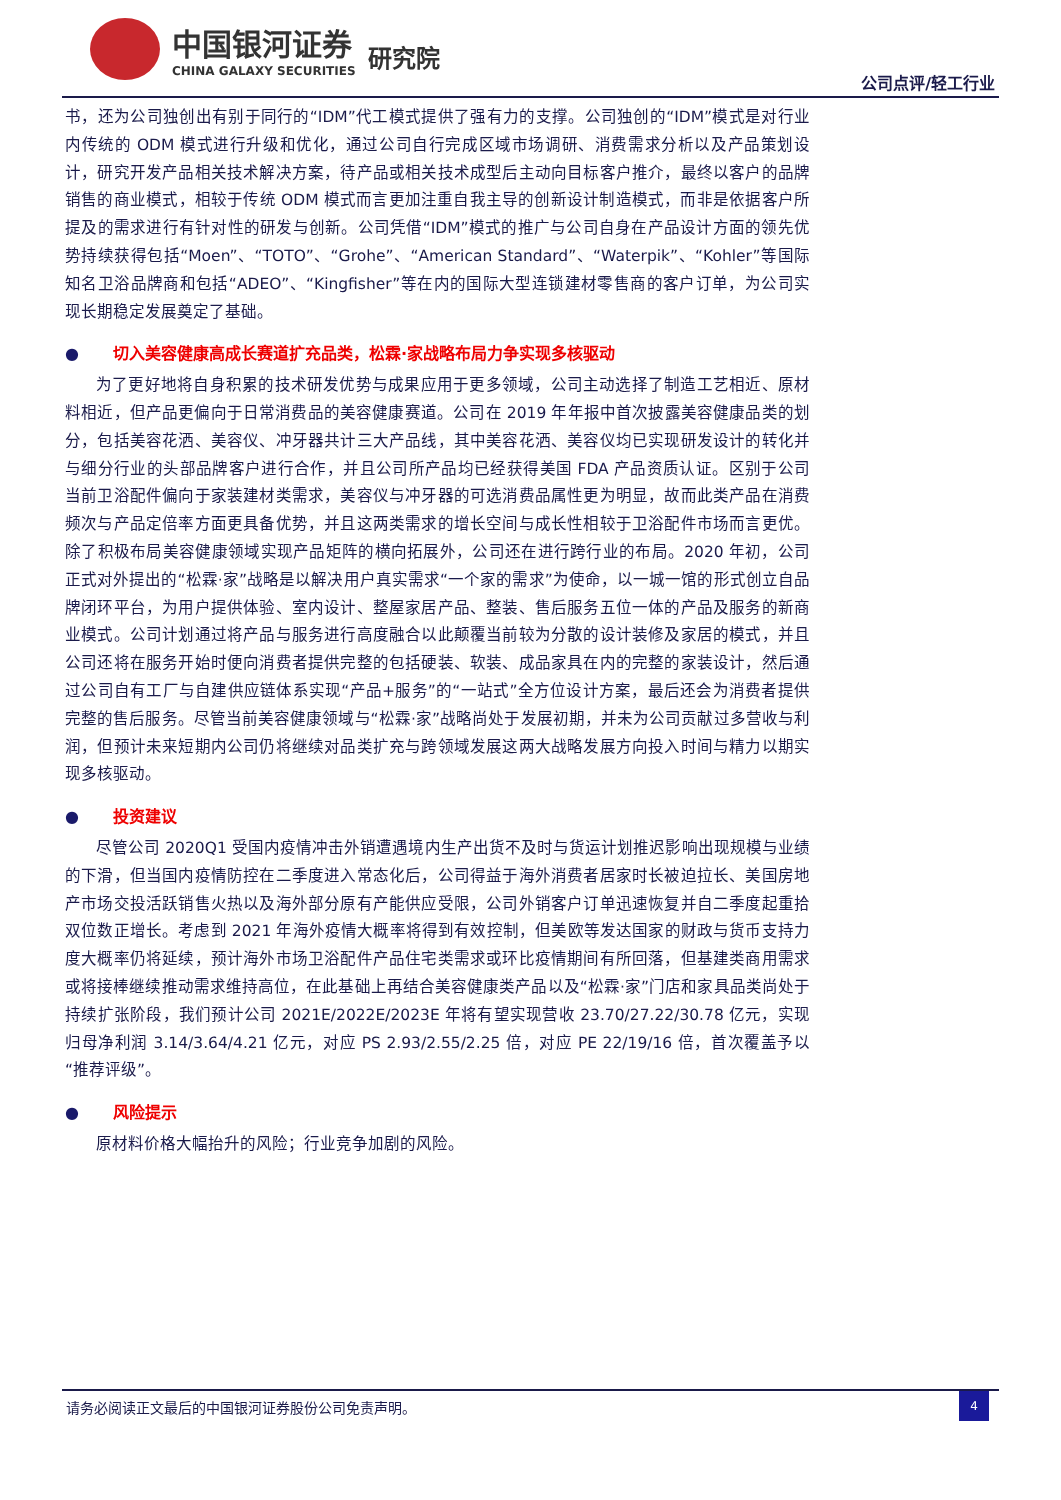中国银河证券
CHINA GALAXY SECURITIES
研究院
公司点评/轻工行业
书，还为公司独创出有别于同行的“IDM”代工模式提供了强有力的支撑。公司独创的“IDM”模式是对行业内传统的 ODM 模式进行升级和优化，通过公司自行完成区域市场调研、消费需求分析以及产品策划设计，研究开发产品相关技术解决方案，待产品或相关技术成型后主动向目标客户推介，最终以客户的品牌销售的商业模式，相较于传统 ODM 模式而言更加注重自我主导的创新设计制造模式，而非是依据客户所提及的需求进行有针对性的研发与创新。公司凭借“IDM”模式的推广与公司自身在产品设计方面的领先优势持续获得包括“Moen”、“TOTO”、“Grohe”、“American Standard”、“Waterpik”、“Kohler”等国际知名卫浴品牌商和包括“ADEO”、“Kingfisher”等在内的国际大型连锁建材零售商的客户订单，为公司实现长期稳定发展奠定了基础。
● 切入美容健康高成长赛道扩充品类，松霖·家战略布局力争实现多核驱动
为了更好地将自身积累的技术研发优势与成果应用于更多领域，公司主动选择了制造工艺相近、原材料相近，但产品更偏向于日常消费品的美容健康赛道。公司在 2019 年年报中首次披露美容健康品类的划分，包括美容花洒、美容仪、冲牙器共计三大产品线，其中美容花洒、美容仪均已实现研发设计的转化并与细分行业的头部品牌客户进行合作，并且公司所产品均已经获得美国 FDA 产品资质认证。区别于公司当前卫浴配件偏向于家装建材类需求，美容仪与冲牙器的可选消费品属性更为明显，故而此类产品在消费频次与产品定倍率方面更具备优势，并且这两类需求的增长空间与成长性相较于卫浴配件市场而言更优。除了积极布局美容健康领域实现产品矩阵的横向拓展外，公司还在进行跨行业的布局。2020 年初，公司正式对外提出的“松霖·家”战略是以解决用户真实需求“一个家的需求”为使命，以一城一馆的形式创立自品牌闭环平台，为用户提供体验、室内设计、整屋家居产品、整装、售后服务五位一体的产品及服务的新商业模式。公司计划通过将产品与服务进行高度融合以此颠覆当前较为分散的设计装修及家居的模式，并且公司还将在服务开始时便向消费者提供完整的包括硬装、软装、成品家具在内的完整的家装设计，然后通过公司自有工厂与自建供应链体系实现“产品+服务”的“一站式”全方位设计方案，最后还会为消费者提供完整的售后服务。尽管当前美容健康领域与“松霖·家”战略尚处于发展初期，并未为公司贡献过多营收与利润，但预计未来短期内公司仍将继续对品类扩充与跨领域发展这两大战略发展方向投入时间与精力以期实现多核驱动。
● 投资建议
尽管公司 2020Q1 受国内疫情冲击外销遭遇境内生产出货不及时与货运计划推迟影响出现规模与业绩的下滑，但当国内疫情防控在二季度进入常态化后，公司得益于海外消费者居家时长被迫拉长、美国房地产市场交投活跃销售火热以及海外部分原有产能供应受限，公司外销客户订单迅速恢复并自二季度起重拾双位数正增长。考虑到 2021 年海外疫情大概率将得到有效控制，但美欧等发达国家的财政与货币支持力度大概率仍将延续，预计海外市场卫浴配件产品住宅类需求或环比疫情期间有所回落，但基建类商用需求或将接棒继续推动需求维持高位，在此基础上再结合美容健康类产品以及“松霖·家”门店和家具品类尚处于持续扩张阶段，我们预计公司 2021E/2022E/2023E 年将有望实现营收 23.70/27.22/30.78 亿元，实现归母净利润 3.14/3.64/4.21 亿元，对应 PS 2.93/2.55/2.25 倍，对应 PE 22/19/16 倍，首次覆盖予以“推荐评级”。
● 风险提示
原材料价格大幅抬升的风险；行业竞争加剧的风险。
请务必阅读正文最后的中国银河证券股份公司免责声明。
4